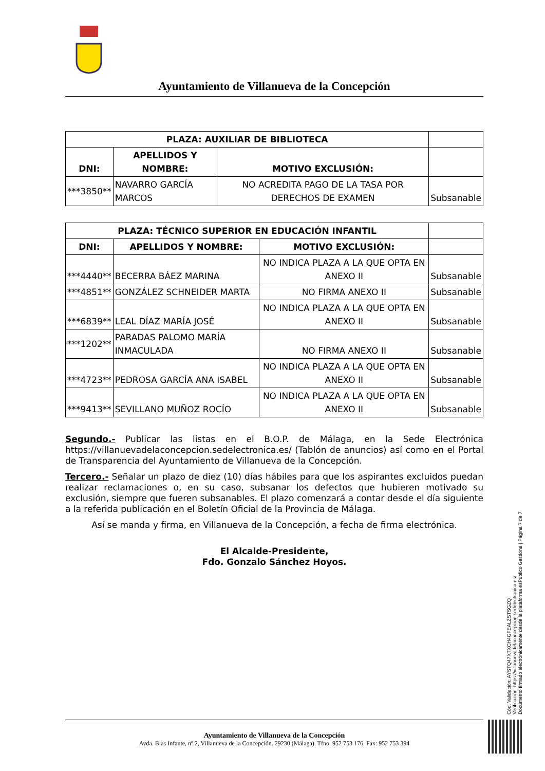Ayuntamiento de Villanueva de la Concepción
| PLAZA: AUXILIAR DE BIBLIOTECA | | | |
| DNI: | APELLIDOS Y NOMBRE: | MOTIVO EXCLUSIÓN: | |
| ***3850** | NAVARRO GARCÍA MARCOS | NO ACREDITA PAGO DE LA TASA POR DERECHOS DE EXAMEN | Subsanable |
| PLAZA: TÉCNICO SUPERIOR EN EDUCACIÓN INFANTIL | | | |
| DNI: | APELLIDOS Y NOMBRE: | MOTIVO EXCLUSIÓN: | |
| ***4440** | BECERRA BÁEZ MARINA | NO INDICA PLAZA A LA QUE OPTA EN ANEXO II | Subsanable |
| ***4851** | GONZÁLEZ SCHNEIDER MARTA | NO FIRMA ANEXO II | Subsanable |
| ***6839** | LEAL DÍAZ MARÍA JOSÉ | NO INDICA PLAZA A LA QUE OPTA EN ANEXO II | Subsanable |
| ***1202** | PARADAS PALOMO MARÍA INMACULADA | NO FIRMA ANEXO II | Subsanable |
| ***4723** | PEDROSA GARCÍA ANA ISABEL | NO INDICA PLAZA A LA QUE OPTA EN ANEXO II | Subsanable |
| ***9413** | SEVILLANO MUÑOZ ROCÍO | NO INDICA PLAZA A LA QUE OPTA EN ANEXO II | Subsanable |
Segundo.- Publicar las listas en el B.O.P. de Málaga, en la Sede Electrónica https://villanuevadelaconcepcion.sedelectronica.es/ (Tablón de anuncios) así como en el Portal de Transparencia del Ayuntamiento de Villanueva de la Concepción.
Tercero.- Señalar un plazo de diez (10) días hábiles para que los aspirantes excluidos puedan realizar reclamaciones o, en su caso, subsanar los defectos que hubieren motivado su exclusión, siempre que fueren subsanables. El plazo comenzará a contar desde el día siguiente a la referida publicación en el Boletín Oficial de la Provincia de Málaga.
Así se manda y firma, en Villanueva de la Concepción, a fecha de firma electrónica.
El Alcalde-Presidente,
Fdo. Gonzalo Sánchez Hoyos.
Cód. Validación: AYSTQ47XTXCH4GFEALZSTSGZQ
Verificación: https://villanuevadelaconcepcion.sedelectronica.es/
Documento firmado electrónicamente desde la plataforma esPublico Gestiona | Página 7 de 7
Ayuntamiento de Villanueva de la Concepción
Avda. Blas Infante, nº 2, Villanueva de la Concepción. 29230 (Málaga). Tfno. 952 753 176. Fax: 952 753 394